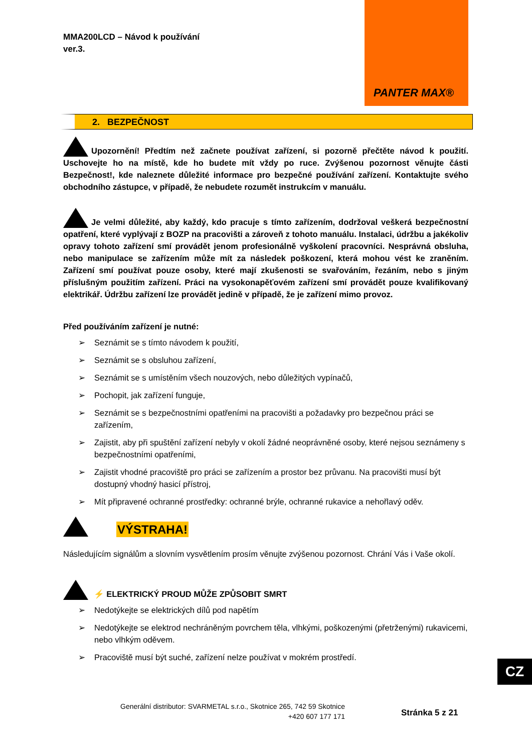MMA200LCD – Návod k používání
ver.3.
PANTER MAX®
2. BEZPEČNOST
Upozornění! Předtím než začnete používat zařízení, si pozorně přečtěte návod k použití. Uschovejte ho na místě, kde ho budete mít vždy po ruce. Zvýšenou pozornost věnujte části Bezpečnost!, kde naleznete důležité informace pro bezpečné používání zařízení. Kontaktujte svého obchodního zástupce, v případě, že nebudete rozumět instrukcím v manuálu.
Je velmi důležité, aby každý, kdo pracuje s tímto zařízením, dodržoval veškerá bezpečnostní opatření, které vyplývají z BOZP na pracovišti a zároveň z tohoto manuálu. Instalaci, údržbu a jakékoliv opravy tohoto zařízení smí provádět jenom profesionálně vyškolení pracovníci. Nesprávná obsluha, nebo manipulace se zařízením může mít za následek poškození, která mohou vést ke zraněním. Zařízení smí používat pouze osoby, které mají zkušenosti se svařováním, řezáním, nebo s jiným příslušným použitím zařízení. Práci na vysokonapěťovém zařízení smí provádět pouze kvalifikovaný elektrikář. Údržbu zařízení lze provádět jedině v případě, že je zařízení mimo provoz.
Před používáním zařízení je nutné:
Seznámit se s tímto návodem k použití,
Seznámit se s obsluhou zařízení,
Seznámit se s umístěním všech nouzových, nebo důležitých vypínačů,
Pochopit, jak zařízení funguje,
Seznámit se s bezpečnostními opatřeními na pracovišti a požadavky pro bezpečnou práci se zařízením,
Zajistit, aby při spuštění zařízení nebyly v okolí žádné neoprávněné osoby, které nejsou seznámeny s bezpečnostními opatřeními,
Zajistit vhodné pracoviště pro práci se zařízením a prostor bez průvanu. Na pracovišti musí být dostupný vhodný hasicí přístroj,
Mít připravené ochranné prostředky: ochranné brýle, ochranné rukavice a nehořlavý oděv.
VÝSTRAHA!
Následujícím signálům a slovním vysvětlením prosím věnujte zvýšenou pozornost. Chrání Vás i Vaše okolí.
⚡ ELEKTRICKÝ PROUD MŮŽE ZPŮSOBIT SMRT
Nedotýkejte se elektrických dílů pod napětím
Nedotýkejte se elektrod nechráněným povrchem těla, vlhkými, poškozenými (přetrženými) rukavicemi, nebo vlhkým oděvem.
Pracoviště musí být suché, zařízení nelze používat v mokrém prostředí.
Generální distributor: SVARMETAL s.r.o., Skotnice 265, 742 59 Skotnice
+420 607 177 171
Stránka 5 z 21
CZ